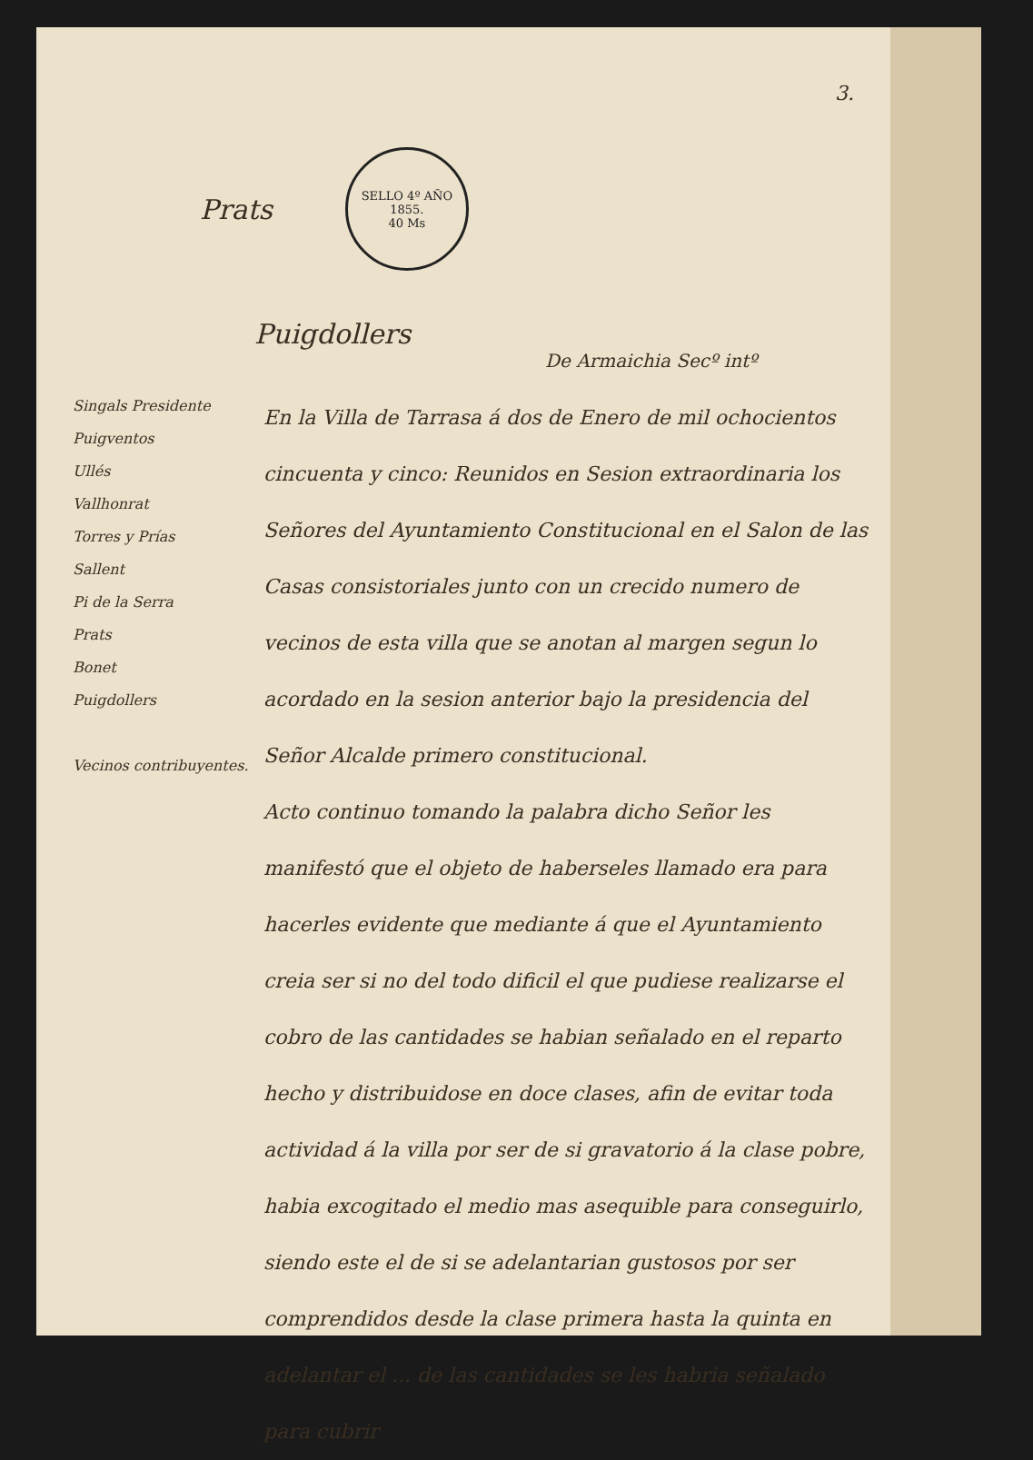3.
Prats
SELLO 4º AÑO 1855.
40 Ms
Puigdollers
De Armaichia Secº intº
Singals Presidente
Puigventos
Ullés
Vallhonrat
Torres y Prías
Sallent
Pi de la Serra
Prats
Bonet
Puigdollers
Vecinos contribuyentes.
En la Villa de Tarrasa á dos de Enero de mil ochocientos cincuenta y cinco: Reunidos en Sesion extraordinaria los Señores del Ayuntamiento Constitucional en el Salon de las Casas consistoriales junto con un crecido numero de vecinos de esta villa que se anotan al margen segun lo acordado en la sesion anterior bajo la presidencia del Señor Alcalde primero constitucional.
Acto continuo tomando la palabra dicho Señor les manifestó que el objeto de haberseles llamado era para hacerles evidente que mediante á que el Ayuntamiento creia ser si no del todo dificil el que pudiese realizarse el cobro de las cantidades se habian señalado en el reparto hecho y distribuidose en doce clases, afin de evitar toda actividad á la villa por ser de si gravatorio á la clase pobre, habia excogitado el medio mas asequible para conseguirlo, siendo este el de si se adelantarian gustosos por ser comprendidos desde la clase primera hasta la quinta en adelantar el ... de las cantidades se les habria señalado para cubrir